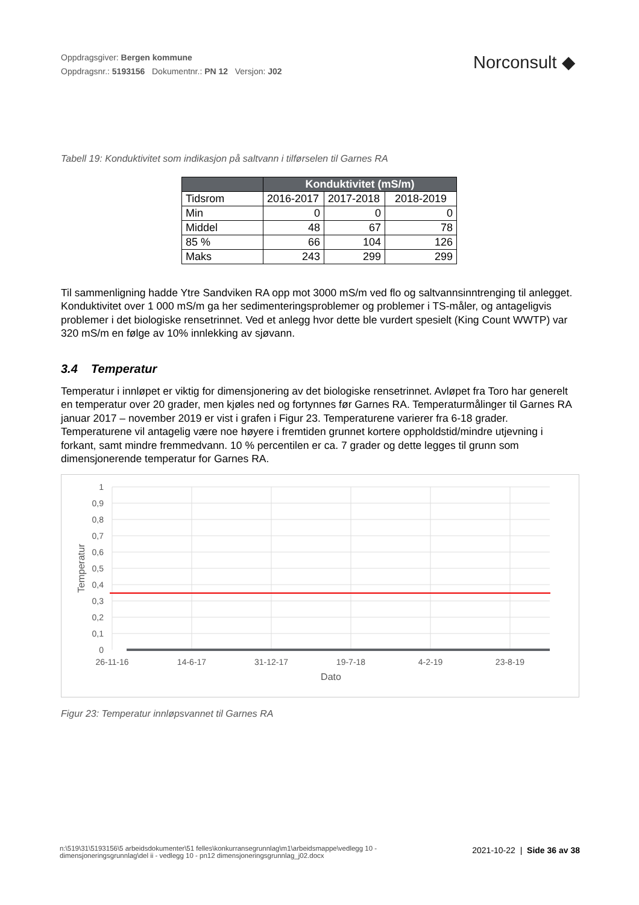Oppdragsgiver: Bergen kommune
Oppdragsnr.: 5193156 Dokumentnr.: PN 12 Versjon: J02
Norconsult ◆
Tabell 19: Konduktivitet som indikasjon på saltvann i tilførselen til Garnes RA
| | Konduktivitet (mS/m) | | |
| --- | --- | --- | --- |
| Tidsrom | 2016-2017 | 2017-2018 | 2018-2019 |
| Min | 0 | 0 | 0 |
| Middel | 48 | 67 | 78 |
| 85 % | 66 | 104 | 126 |
| Maks | 243 | 299 | 299 |
Til sammenligning hadde Ytre Sandviken RA opp mot 3000 mS/m ved flo og saltvannsinntrenging til anlegget. Konduktivitet over 1 000 mS/m ga her sedimenteringsproblemer og problemer i TS-måler, og antageligvis problemer i det biologiske rensetrinnet. Ved et anlegg hvor dette ble vurdert spesielt (King Count WWTP) var 320 mS/m en følge av 10% innlekking av sjøvann.
3.4 Temperatur
Temperatur i innløpet er viktig for dimensjonering av det biologiske rensetrinnet. Avløpet fra Toro har generelt en temperatur over 20 grader, men kjøles ned og fortynnes før Garnes RA. Temperaturmålinger til Garnes RA januar 2017 – november 2019 er vist i grafen i Figur 23. Temperaturene varierer fra 6-18 grader. Temperaturene vil antagelig være noe høyere i fremtiden grunnet kortere oppholdstid/mindre utjevning i forkant, samt mindre fremmedvann. 10 % percentilen er ca. 7 grader og dette legges til grunn som dimensjonerende temperatur for Garnes RA.
1
0,9
0,8
0,7
0,6
0,5
0,4
0,3
0,2
0,1
0
26-11-16
14-6-17
31-12-17
19-7-18
4-2-19
23-8-19
Dato
Temperatur
Figur 23: Temperatur innløpsvannet til Garnes RA
n:\519\31\5193156\5 arbeidsdokumenter\51 felles\konkurransegrunnlag\m1\arbeidsmappe\vedlegg 10 - dimensjoneringsgrunnlag\del ii - vedlegg 10 - pn12 dimensjoneringsgrunnlag_j02.docx
2021-10-22 | Side 36 av 38